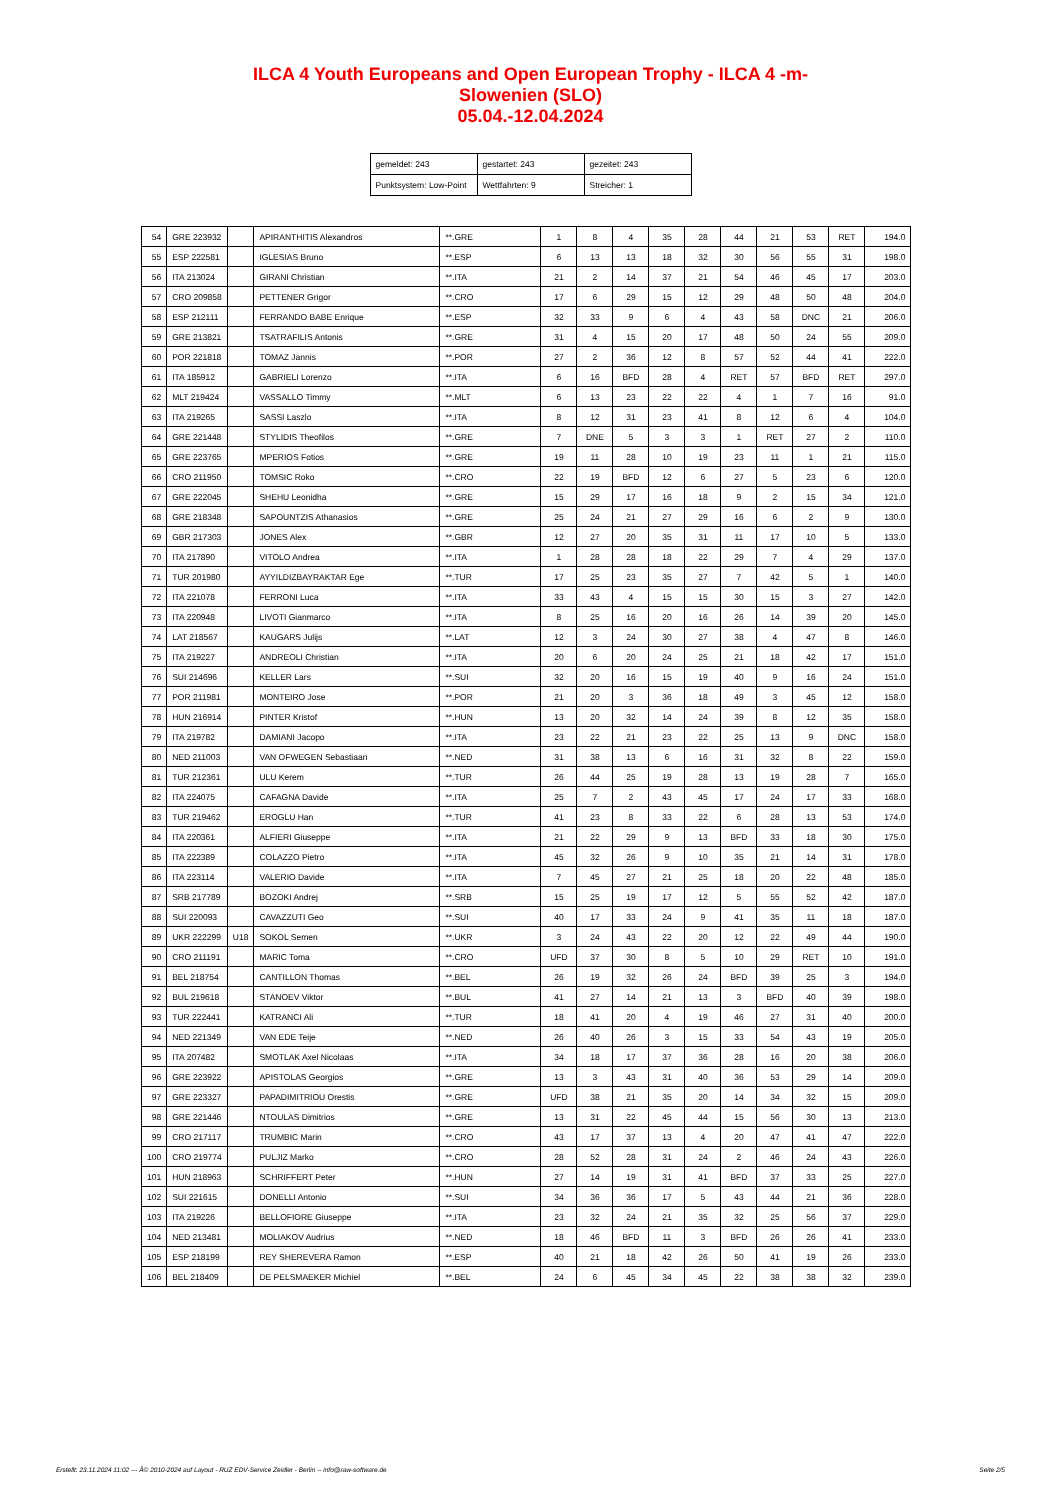ILCA 4 Youth Europeans and Open European Trophy - ILCA 4 -m-
Slowenien (SLO)
05.04.-12.04.2024
| gemeldet: 243 | gestartet: 243 | gezeitet: 243 |
| Punktsystem: Low-Point | Wettfahrten: 9 | Streicher: 1 |
| 54 | GRE 223932 | | APIRANTHITIS Alexandros | **.GRE | 1 | 8 | 4 | 35 | 28 | 44 | 21 | 53 | RET | 194.0 |
| 55 | ESP 222581 | | IGLESIAS Bruno | **.ESP | 6 | 13 | 13 | 18 | 32 | 30 | 56 | 55 | 31 | 198.0 |
| 56 | ITA 213024 | | GIRANI Christian | **.ITA | 21 | 2 | 14 | 37 | 21 | 54 | 46 | 45 | 17 | 203.0 |
| 57 | CRO 209858 | | PETTENER Grigor | **.CRO | 17 | 6 | 29 | 15 | 12 | 29 | 48 | 50 | 48 | 204.0 |
| 58 | ESP 212111 | | FERRANDO BABE Enrique | **.ESP | 32 | 33 | 9 | 6 | 4 | 43 | 58 | DNC | 21 | 206.0 |
| 59 | GRE 213821 | | TSATRAFILIS Antonis | **.GRE | 31 | 4 | 15 | 20 | 17 | 48 | 50 | 24 | 55 | 209.0 |
| 60 | POR 221818 | | TOMAZ Jannis | **.POR | 27 | 2 | 36 | 12 | 8 | 57 | 52 | 44 | 41 | 222.0 |
| 61 | ITA 185912 | | GABRIELI Lorenzo | **.ITA | 6 | 16 | BFD | 28 | 4 | RET | 57 | BFD | RET | 297.0 |
| 62 | MLT 219424 | | VASSALLO Timmy | **.MLT | 6 | 13 | 23 | 22 | 22 | 4 | 1 | 7 | 16 | 91.0 |
| 63 | ITA 219265 | | SASSI Laszlo | **.ITA | 8 | 12 | 31 | 23 | 41 | 8 | 12 | 6 | 4 | 104.0 |
| 64 | GRE 221448 | | STYLIDIS Theofilos | **.GRE | 7 | DNE | 5 | 3 | 3 | 1 | RET | 27 | 2 | 110.0 |
| 65 | GRE 223765 | | MPERIOS Fotios | **.GRE | 19 | 11 | 28 | 10 | 19 | 23 | 11 | 1 | 21 | 115.0 |
| 66 | CRO 211950 | | TOMSIC Roko | **.CRO | 22 | 19 | BFD | 12 | 6 | 27 | 5 | 23 | 6 | 120.0 |
| 67 | GRE 222045 | | SHEHU Leonidha | **.GRE | 15 | 29 | 17 | 16 | 18 | 9 | 2 | 15 | 34 | 121.0 |
| 68 | GRE 218348 | | SAPOUNTZIS Athanasios | **.GRE | 25 | 24 | 21 | 27 | 29 | 16 | 6 | 2 | 9 | 130.0 |
| 69 | GBR 217303 | | JONES Alex | **.GBR | 12 | 27 | 20 | 35 | 31 | 11 | 17 | 10 | 5 | 133.0 |
| 70 | ITA 217890 | | VITOLO Andrea | **.ITA | 1 | 28 | 28 | 18 | 22 | 29 | 7 | 4 | 29 | 137.0 |
| 71 | TUR 201980 | | AYYILDIZBAYRAKTAR Ege | **.TUR | 17 | 25 | 23 | 35 | 27 | 7 | 42 | 5 | 1 | 140.0 |
| 72 | ITA 221078 | | FERRONI Luca | **.ITA | 33 | 43 | 4 | 15 | 15 | 30 | 15 | 3 | 27 | 142.0 |
| 73 | ITA 220948 | | LIVOTI Gianmarco | **.ITA | 8 | 25 | 16 | 20 | 16 | 26 | 14 | 39 | 20 | 145.0 |
| 74 | LAT 218567 | | KAUGARS Julijs | **.LAT | 12 | 3 | 24 | 30 | 27 | 38 | 4 | 47 | 8 | 146.0 |
| 75 | ITA 219227 | | ANDREOLI Christian | **.ITA | 20 | 6 | 20 | 24 | 25 | 21 | 18 | 42 | 17 | 151.0 |
| 76 | SUI 214696 | | KELLER Lars | **.SUI | 32 | 20 | 16 | 15 | 19 | 40 | 9 | 16 | 24 | 151.0 |
| 77 | POR 211981 | | MONTEIRO Jose | **.POR | 21 | 20 | 3 | 36 | 18 | 49 | 3 | 45 | 12 | 158.0 |
| 78 | HUN 216914 | | PINTER Kristof | **.HUN | 13 | 20 | 32 | 14 | 24 | 39 | 8 | 12 | 35 | 158.0 |
| 79 | ITA 219782 | | DAMIANI Jacopo | **.ITA | 23 | 22 | 21 | 23 | 22 | 25 | 13 | 9 | DNC | 158.0 |
| 80 | NED 211003 | | VAN OFWEGEN Sebastiaan | **.NED | 31 | 38 | 13 | 6 | 16 | 31 | 32 | 8 | 22 | 159.0 |
| 81 | TUR 212361 | | ULU Kerem | **.TUR | 26 | 44 | 25 | 19 | 28 | 13 | 19 | 28 | 7 | 165.0 |
| 82 | ITA 224075 | | CAFAGNA Davide | **.ITA | 25 | 7 | 2 | 43 | 45 | 17 | 24 | 17 | 33 | 168.0 |
| 83 | TUR 219462 | | EROGLU Han | **.TUR | 41 | 23 | 8 | 33 | 22 | 6 | 28 | 13 | 53 | 174.0 |
| 84 | ITA 220361 | | ALFIERI Giuseppe | **.ITA | 21 | 22 | 29 | 9 | 13 | BFD | 33 | 18 | 30 | 175.0 |
| 85 | ITA 222389 | | COLAZZO Pietro | **.ITA | 45 | 32 | 26 | 9 | 10 | 35 | 21 | 14 | 31 | 178.0 |
| 86 | ITA 223114 | | VALERIO Davide | **.ITA | 7 | 45 | 27 | 21 | 25 | 18 | 20 | 22 | 48 | 185.0 |
| 87 | SRB 217789 | | BOZOKI Andrej | **.SRB | 15 | 25 | 19 | 17 | 12 | 5 | 55 | 52 | 42 | 187.0 |
| 88 | SUI 220093 | | CAVAZZUTI Geo | **.SUI | 40 | 17 | 33 | 24 | 9 | 41 | 35 | 11 | 18 | 187.0 |
| 89 | UKR 222299 | U18 | SOKOL Semen | **.UKR | 3 | 24 | 43 | 22 | 20 | 12 | 22 | 49 | 44 | 190.0 |
| 90 | CRO 211191 | | MARIC Toma | **.CRO | UFD | 37 | 30 | 8 | 5 | 10 | 29 | RET | 10 | 191.0 |
| 91 | BEL 218754 | | CANTILLON Thomas | **.BEL | 26 | 19 | 32 | 26 | 24 | BFD | 39 | 25 | 3 | 194.0 |
| 92 | BUL 219618 | | STANOEV Viktor | **.BUL | 41 | 27 | 14 | 21 | 13 | 3 | BFD | 40 | 39 | 198.0 |
| 93 | TUR 222441 | | KATRANCI Ali | **.TUR | 18 | 41 | 20 | 4 | 19 | 46 | 27 | 31 | 40 | 200.0 |
| 94 | NED 221349 | | VAN EDE Teije | **.NED | 26 | 40 | 26 | 3 | 15 | 33 | 54 | 43 | 19 | 205.0 |
| 95 | ITA 207482 | | SMOTLAK Axel Nicolaas | **.ITA | 34 | 18 | 17 | 37 | 36 | 28 | 16 | 20 | 38 | 206.0 |
| 96 | GRE 223922 | | APISTOLAS Georgios | **.GRE | 13 | 3 | 43 | 31 | 40 | 36 | 53 | 29 | 14 | 209.0 |
| 97 | GRE 223327 | | PAPADIMITRIOU Orestis | **.GRE | UFD | 38 | 21 | 35 | 20 | 14 | 34 | 32 | 15 | 209.0 |
| 98 | GRE 221446 | | NTOULAS Dimitrios | **.GRE | 13 | 31 | 22 | 45 | 44 | 15 | 56 | 30 | 13 | 213.0 |
| 99 | CRO 217117 | | TRUMBIC Marin | **.CRO | 43 | 17 | 37 | 13 | 4 | 20 | 47 | 41 | 47 | 222.0 |
| 100 | CRO 219774 | | PULJIZ Marko | **.CRO | 28 | 52 | 28 | 31 | 24 | 2 | 46 | 24 | 43 | 226.0 |
| 101 | HUN 218963 | | SCHRIFFERT Peter | **.HUN | 27 | 14 | 19 | 31 | 41 | BFD | 37 | 33 | 25 | 227.0 |
| 102 | SUI 221615 | | DONELLI Antonio | **.SUI | 34 | 36 | 36 | 17 | 5 | 43 | 44 | 21 | 36 | 228.0 |
| 103 | ITA 219226 | | BELLOFIORE Giuseppe | **.ITA | 23 | 32 | 24 | 21 | 35 | 32 | 25 | 56 | 37 | 229.0 |
| 104 | NED 213481 | | MOLIAKOV Audrius | **.NED | 18 | 46 | BFD | 11 | 3 | BFD | 26 | 26 | 41 | 233.0 |
| 105 | ESP 218199 | | REY SHEREVERA Ramon | **.ESP | 40 | 21 | 18 | 42 | 26 | 50 | 41 | 19 | 26 | 233.0 |
| 106 | BEL 218409 | | DE PELSMAEKER Michiel | **.BEL | 24 | 6 | 45 | 34 | 45 | 22 | 38 | 38 | 32 | 239.0 |
Erstellt: 23.11.2024 11:02 --- Â© 2010-2024 auf Layout - RUZ EDV-Service Zeidler - Berlin -- info@raw-software.de Seite 2/5